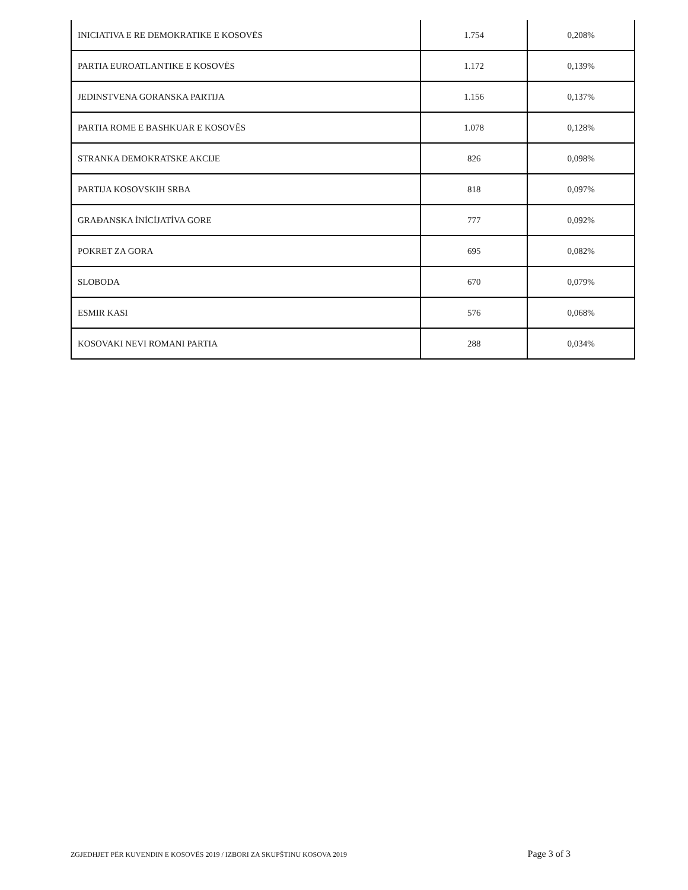| INICIATIVA E RE DEMOKRATIKE E KOSOVËS | 1.754 | 0,208% |
| PARTIA EUROATLANTIKE E KOSOVËS | 1.172 | 0,139% |
| JEDINSTVENA GORANSKA PARTIJA | 1.156 | 0,137% |
| PARTIA ROME E BASHKUAR E KOSOVËS | 1.078 | 0,128% |
| STRANKA DEMOKRATSKE AKCIJE | 826 | 0,098% |
| PARTIJA KOSOVSKIH SRBA | 818 | 0,097% |
| GRAĐANSKA İNİCİJATİVA GORE | 777 | 0,092% |
| POKRET ZA GORA | 695 | 0,082% |
| SLOBODA | 670 | 0,079% |
| ESMIR KASI | 576 | 0,068% |
| KOSOVAKI NEVI ROMANI PARTIA | 288 | 0,034% |
ZGJEDHJET PËR KUVENDIN E KOSOVËS 2019 / IZBORI ZA SKUPŠTINU KOSOVA 2019 Page 3 of 3